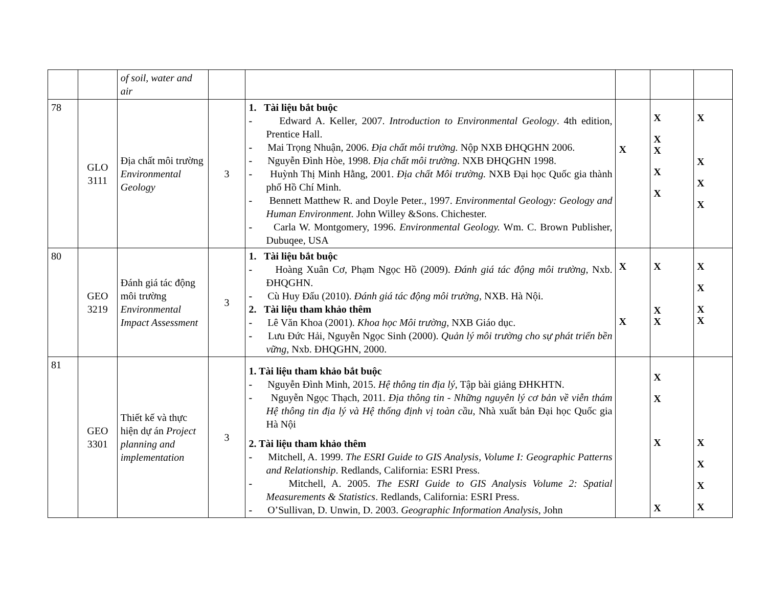| | | of soil, water and air | | | | | |
| 78 | GLO 3111 | Địa chất môi trường Environmental Geology | 3 | 1. Tài liệu bắt buộc - Edward A. Keller, 2007. Introduction to Environmental Geology . 4th edition, Prentice Hall. - Mai Trọng Nhuận, 2006. Địa chất môi trường. Nộp NXB ĐHQGHN 2006. - Nguyễn Đình Hòe, 1998. Địa chất môi trường . NXB ĐHQGHN 1998. - Huỳnh Thị Minh Hằng, 2001. Địa chất Môi trường. NXB Đại học Quốc gia thành phố Hồ Chí Minh. - Bennett Matthew R. and Doyle Peter., 1997. Environmental Geology: Geology and Human Environment. John Willey &Sons. Chichester. - Carla W. Montgomery, 1996. Environmental Geology. Wm. C. Brown Publisher, Dubuqee, USA | X | X X X X X | X X X X |
| 80 | GEO 3219 | Đánh giá tác động môi trường Environmental Impact Assessment | 3 | 1. Tài liệu bắt buộc - Hoàng Xuân Cơ, Phạm Ngọc Hồ (2009). Đánh giá tác động môi trường , Nxb. ĐHQGHN. - Cù Huy Đấu (2010). Đánh giá tác động môi trường , NXB. Hà Nội. 2. Tài liệu tham khảo thêm - Lê Văn Khoa (2001). Khoa học Môi trường , NXB Giáo dục. - Lưu Đức Hải, Nguyễn Ngọc Sinh (2000). Quản lý môi trường cho sự phát triển bền vững , Nxb. ĐHQGHN, 2000. | X X | X X X | X X X X |
| 81 | GEO 3301 | Thiết kế và thực hiện dự án Project planning and implementation | 3 | 1. Tài liệu tham khảo bắt buộc - Nguyễn Đình Minh, 2015. Hệ thông tin địa lý, Tập bài giảng ĐHKHTN. - Nguyễn Ngọc Thạch, 2011. Địa thông tin - Những nguyên lý cơ bản về viễn thám Hệ thông tin địa lý và Hệ thống định vị toàn cầu , Nhà xuất bản Đại học Quốc gia Hà Nội 2. Tài liệu tham khảo thêm - Mitchell, A. 1999. The ESRI Guide to GIS Analysis, Volume I: Geographic Patterns and Relationship . Redlands, California: ESRI Press. - Mitchell, A. 2005. The ESRI Guide to GIS Analysis Volume 2: Spatial Measurements & Statistics . Redlands, California: ESRI Press. - O’Sullivan, D. Unwin, D. 2003. Geographic Information Analysis , John | | X X X X | X X X X |